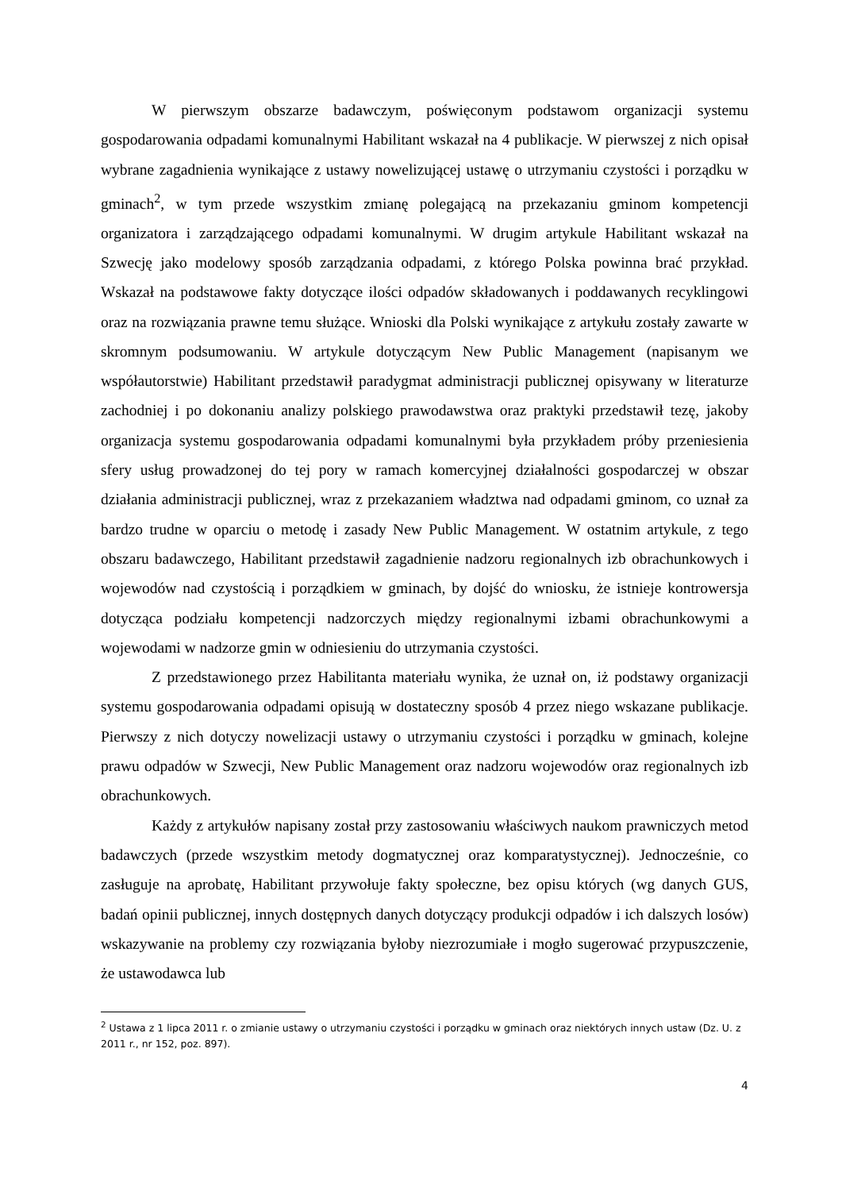W pierwszym obszarze badawczym, poświęconym podstawom organizacji systemu gospodarowania odpadami komunalnymi Habilitant wskazał na 4 publikacje. W pierwszej z nich opisał wybrane zagadnienia wynikające z ustawy nowelizującej ustawę o utrzymaniu czystości i porządku w gminach<sup>2</sup>, w tym przede wszystkim zmianę polegającą na przekazaniu gminom kompetencji organizatora i zarządzającego odpadami komunalnymi. W drugim artykule Habilitant wskazał na Szwecję jako modelowy sposób zarządzania odpadami, z którego Polska powinna brać przykład. Wskazał na podstawowe fakty dotyczące ilości odpadów składowanych i poddawanych recyklingowi oraz na rozwiązania prawne temu służące. Wnioski dla Polski wynikające z artykułu zostały zawarte w skromnym podsumowaniu. W artykule dotyczącym New Public Management (napisanym we współautorstwie) Habilitant przedstawił paradygmat administracji publicznej opisywany w literaturze zachodniej i po dokonaniu analizy polskiego prawodawstwa oraz praktyki przedstawił tezę, jakoby organizacja systemu gospodarowania odpadami komunalnymi była przykładem próby przeniesienia sfery usług prowadzonej do tej pory w ramach komercyjnej działalności gospodarczej w obszar działania administracji publicznej, wraz z przekazaniem władztwa nad odpadami gminom, co uznał za bardzo trudne w oparciu o metodę i zasady New Public Management. W ostatnim artykule, z tego obszaru badawczego, Habilitant przedstawił zagadnienie nadzoru regionalnych izb obrachunkowych i wojewodów nad czystością i porządkiem w gminach, by dojść do wniosku, że istnieje kontrowersja dotycząca podziału kompetencji nadzorczych między regionalnymi izbami obrachunkowymi a wojewodami w nadzorze gmin w odniesieniu do utrzymania czystości.
Z przedstawionego przez Habilitanta materiału wynika, że uznał on, iż podstawy organizacji systemu gospodarowania odpadami opisują w dostateczny sposób 4 przez niego wskazane publikacje. Pierwszy z nich dotyczy nowelizacji ustawy o utrzymaniu czystości i porządku w gminach, kolejne prawu odpadów w Szwecji, New Public Management oraz nadzoru wojewodów oraz regionalnych izb obrachunkowych.
Każdy z artykułów napisany został przy zastosowaniu właściwych naukom prawniczych metod badawczych (przede wszystkim metody dogmatycznej oraz komparatystycznej). Jednocześnie, co zasługuje na aprobatę, Habilitant przywołuje fakty społeczne, bez opisu których (wg danych GUS, badań opinii publicznej, innych dostępnych danych dotyczący produkcji odpadów i ich dalszych losów) wskazywanie na problemy czy rozwiązania byłoby niezrozumiałe i mogło sugerować przypuszczenie, że ustawodawca lub
<sup>2</sup> Ustawa z 1 lipca 2011 r. o zmianie ustawy o utrzymaniu czystości i porządku w gminach oraz niektórych innych ustaw (Dz. U. z 2011 r., nr 152, poz. 897).
4